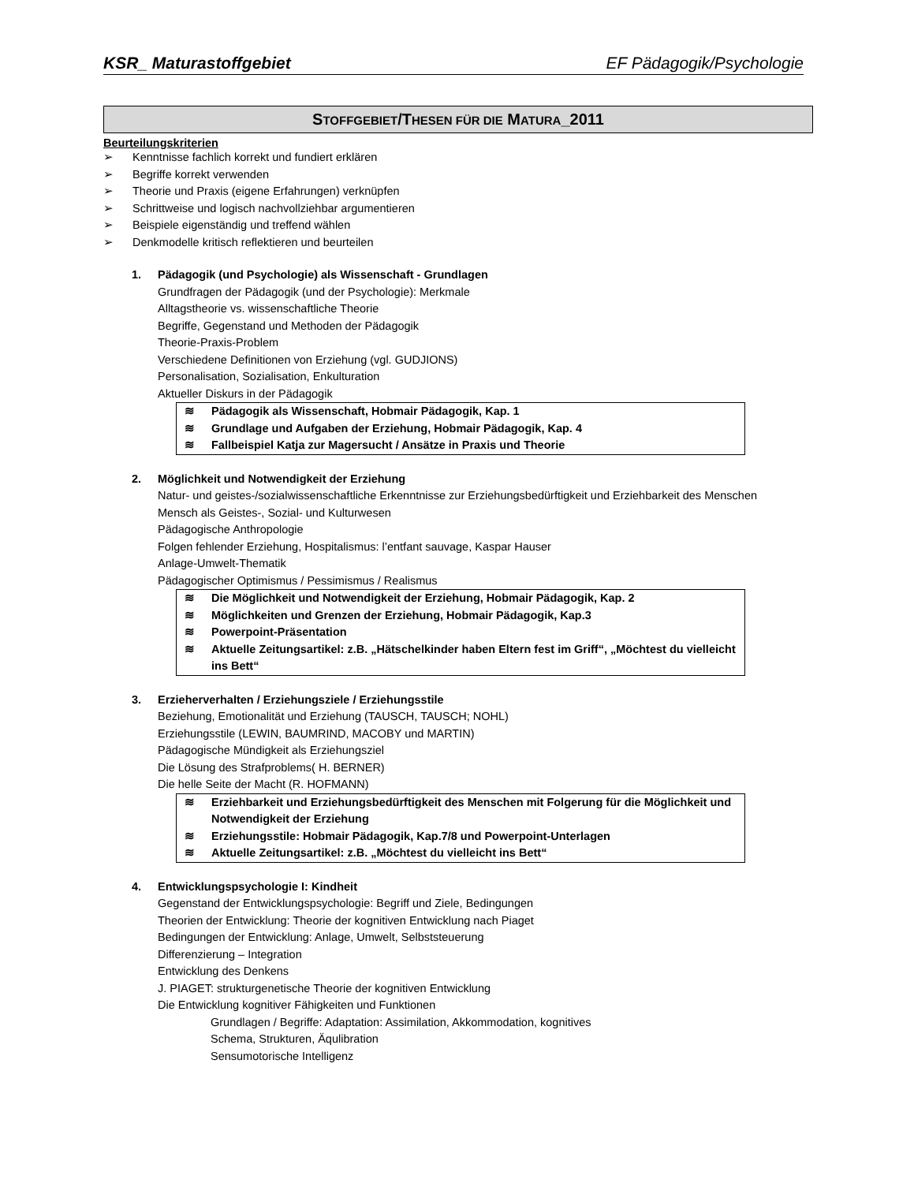KSR_ Maturastoffgebiet EF Pädagogik/Psychologie
STOFFGEBIET/THESEN FÜR DIE MATURA_2011
Beurteilungskriterien
➢ Kenntnisse fachlich korrekt und fundiert erklären
➢ Begriffe korrekt verwenden
➢ Theorie und Praxis (eigene Erfahrungen) verknüpfen
➢ Schrittweise und logisch nachvollziehbar argumentieren
➢ Beispiele eigenständig und treffend wählen
➢ Denkmodelle kritisch reflektieren und beurteilen
1. Pädagogik (und Psychologie) als Wissenschaft - Grundlagen
Grundfragen der Pädagogik (und der Psychologie): Merkmale
Alltagstheorie vs. wissenschaftliche Theorie
Begriffe, Gegenstand und Methoden der Pädagogik
Theorie-Praxis-Problem
Verschiedene Definitionen von Erziehung (vgl. GUDJIONS)
Personalisation, Sozialisation, Enkulturation
Aktueller Diskurs in der Pädagogik
≋ Pädagogik als Wissenschaft, Hobmair Pädagogik, Kap. 1
≋ Grundlage und Aufgaben der Erziehung, Hobmair Pädagogik, Kap. 4
≋ Fallbeispiel Katja zur Magersucht / Ansätze in Praxis und Theorie
2. Möglichkeit und Notwendigkeit der Erziehung
Natur- und geistes-/sozialwissenschaftliche Erkenntnisse zur Erziehungsbedürftigkeit und Erziehbarkeit des Menschen
Mensch als Geistes-, Sozial- und Kulturwesen
Pädagogische Anthropologie
Folgen fehlender Erziehung, Hospitalismus: l’entfant sauvage, Kaspar Hauser
Anlage-Umwelt-Thematik
Pädagogischer Optimismus / Pessimismus / Realismus
≋ Die Möglichkeit und Notwendigkeit der Erziehung, Hobmair Pädagogik, Kap. 2
≋ Möglichkeiten und Grenzen der Erziehung, Hobmair Pädagogik, Kap.3
≋ Powerpoint-Präsentation
≋ Aktuelle Zeitungsartikel: z.B. „Hätschelkinder haben Eltern fest im Griff“, „Möchtest du vielleicht ins Bett“
3. Erzieherverhalten / Erziehungsziele / Erziehungsstile
Beziehung, Emotionalität und Erziehung (TAUSCH, TAUSCH; NOHL)
Erziehungsstile (LEWIN, BAUMRIND, MACOBY und MARTIN)
Pädagogische Mündigkeit als Erziehungsziel
Die Lösung des Strafproblems( H. BERNER)
Die helle Seite der Macht (R. HOFMANN)
≋ Erziehbarkeit und Erziehungsbedürftigkeit des Menschen mit Folgerung für die Möglichkeit und Notwendigkeit der Erziehung
≋ Erziehungsstile: Hobmair Pädagogik, Kap.7/8 und Powerpoint-Unterlagen
≋ Aktuelle Zeitungsartikel: z.B. „Möchtest du vielleicht ins Bett“
4. Entwicklungspsychologie I: Kindheit
Gegenstand der Entwicklungspsychologie: Begriff und Ziele, Bedingungen
Theorien der Entwicklung: Theorie der kognitiven Entwicklung nach Piaget
Bedingungen der Entwicklung: Anlage, Umwelt, Selbststeuerung
Differenzierung – Integration
Entwicklung des Denkens
J. PIAGET: strukturgenetische Theorie der kognitiven Entwicklung
Die Entwicklung kognitiver Fähigkeiten und Funktionen
Grundlagen / Begriffe: Adaptation: Assimilation, Akkommodation, kognitives
Schema, Strukturen, Äqulibration
Sensumotorische Intelligenz